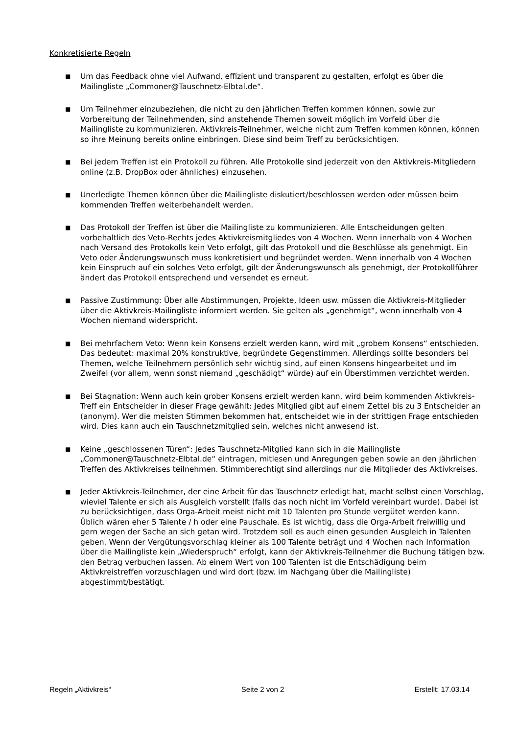Konkretisierte Regeln
■
Um das Feedback ohne viel Aufwand, effizient und transparent zu gestalten, erfolgt es über die Mailingliste „Commoner@Tauschnetz-Elbtal.de“.
■
Um Teilnehmer einzubeziehen, die nicht zu den jährlichen Treffen kommen können, sowie zur Vorbereitung der Teilnehmenden, sind anstehende Themen soweit möglich im Vorfeld über die Mailingliste zu kommunizieren. Aktivkreis-Teilnehmer, welche nicht zum Treffen kommen können, können so ihre Meinung bereits online einbringen. Diese sind beim Treff zu berücksichtigen.
■
Bei jedem Treffen ist ein Protokoll zu führen. Alle Protokolle sind jederzeit von den Aktivkreis-Mitgliedern online (z.B. DropBox oder ähnliches) einzusehen.
■
Unerledigte Themen können über die Mailingliste diskutiert/beschlossen werden oder müssen beim kommenden Treffen weiterbehandelt werden.
■
Das Protokoll der Treffen ist über die Mailingliste zu kommunizieren. Alle Entscheidungen gelten vorbehaltlich des Veto-Rechts jedes Aktivkreismitgliedes von 4 Wochen. Wenn innerhalb von 4 Wochen nach Versand des Protokolls kein Veto erfolgt, gilt das Protokoll und die Beschlüsse als genehmigt. Ein Veto oder Änderungswunsch muss konkretisiert und begründet werden. Wenn innerhalb von 4 Wochen kein Einspruch auf ein solches Veto erfolgt, gilt der Änderungswunsch als genehmigt, der Protokollführer ändert das Protokoll entsprechend und versendet es erneut.
■
Passive Zustimmung: Über alle Abstimmungen, Projekte, Ideen usw. müssen die Aktivkreis-Mitglieder über die Aktivkreis-Mailingliste informiert werden. Sie gelten als „genehmigt“, wenn innerhalb von 4 Wochen niemand widerspricht.
■
Bei mehrfachem Veto: Wenn kein Konsens erzielt werden kann, wird mit „grobem Konsens“ entschieden. Das bedeutet: maximal 20% konstruktive, begründete Gegenstimmen. Allerdings sollte besonders bei Themen, welche Teilnehmern persönlich sehr wichtig sind, auf einen Konsens hingearbeitet und im Zweifel (vor allem, wenn sonst niemand „geschädigt“ würde) auf ein Überstimmen verzichtet werden.
■
Bei Stagnation: Wenn auch kein grober Konsens erzielt werden kann, wird beim kommenden Aktivkreis-Treff ein Entscheider in dieser Frage gewählt: Jedes Mitglied gibt auf einem Zettel bis zu 3 Entscheider an (anonym). Wer die meisten Stimmen bekommen hat, entscheidet wie in der strittigen Frage entschieden wird. Dies kann auch ein Tauschnetzmitglied sein, welches nicht anwesend ist.
■
Keine „geschlossenen Türen“: Jedes Tauschnetz-Mitglied kann sich in die Mailingliste „Commoner@Tauschnetz-Elbtal.de“ eintragen, mitlesen und Anregungen geben sowie an den jährlichen Treffen des Aktivkreises teilnehmen. Stimmberechtigt sind allerdings nur die Mitglieder des Aktivkreises.
■
Jeder Aktivkreis-Teilnehmer, der eine Arbeit für das Tauschnetz erledigt hat, macht selbst einen Vorschlag, wieviel Talente er sich als Ausgleich vorstellt (falls das noch nicht im Vorfeld vereinbart wurde). Dabei ist zu berücksichtigen, dass Orga-Arbeit meist nicht mit 10 Talenten pro Stunde vergütet werden kann. Üblich wären eher 5 Talente / h oder eine Pauschale. Es ist wichtig, dass die Orga-Arbeit freiwillig und gern wegen der Sache an sich getan wird. Trotzdem soll es auch einen gesunden Ausgleich in Talenten geben. Wenn der Vergütungsvorschlag kleiner als 100 Talente beträgt und 4 Wochen nach Information über die Mailingliste kein „Wiederspruch“ erfolgt, kann der Aktivkreis-Teilnehmer die Buchung tätigen bzw. den Betrag verbuchen lassen. Ab einem Wert von 100 Talenten ist die Entschädigung beim Aktivkreistreffen vorzuschlagen und wird dort (bzw. im Nachgang über die Mailingliste) abgestimmt/bestätigt.
Regeln „Aktivkreis“ Seite 2 von 2 Erstellt: 17.03.14